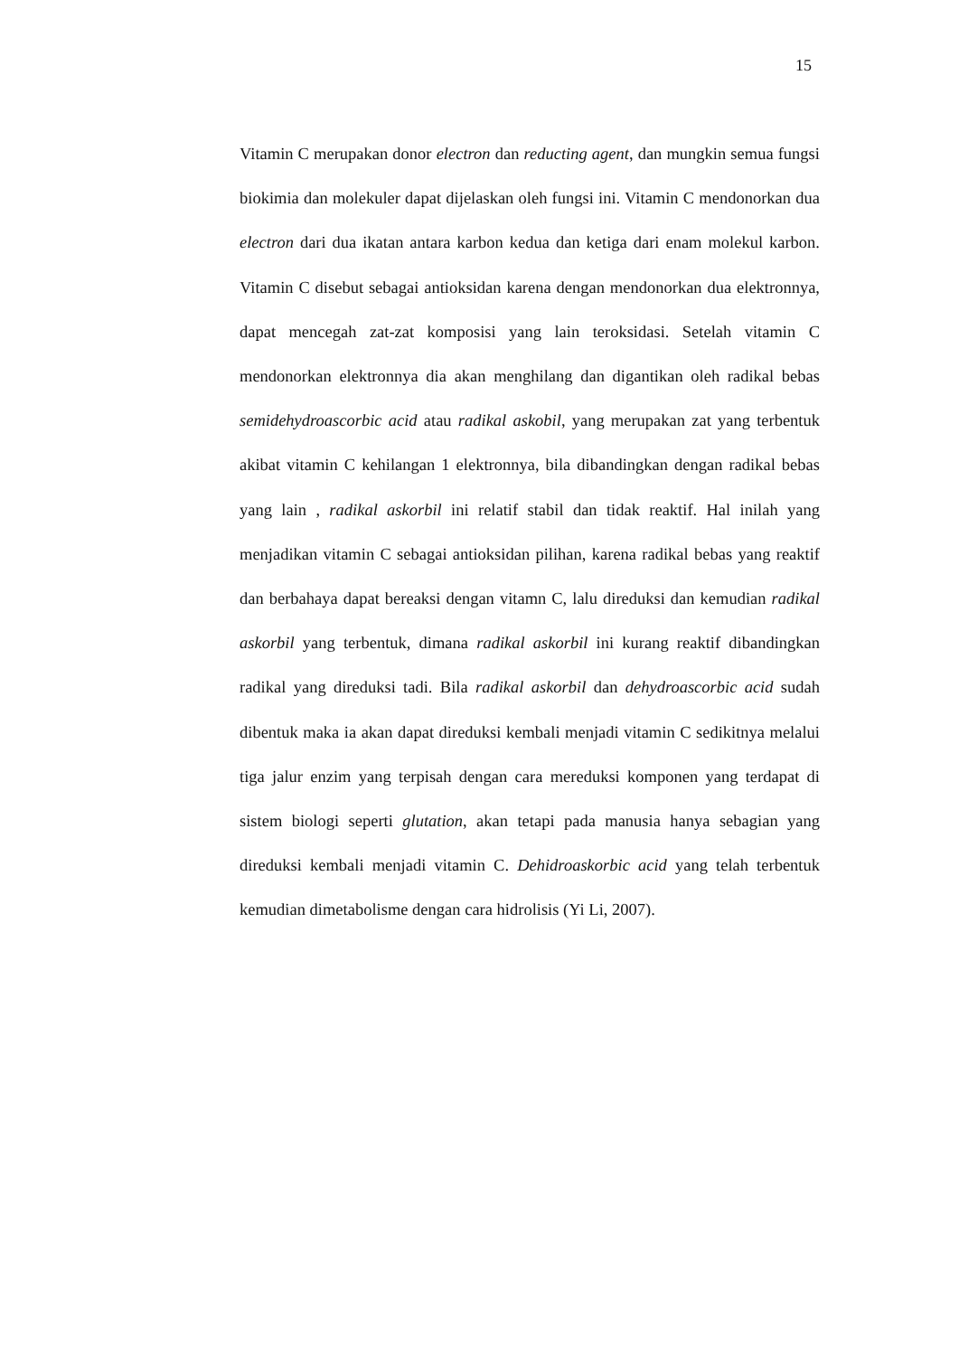15
Vitamin C merupakan donor electron dan reducting agent, dan mungkin semua fungsi biokimia dan molekuler dapat dijelaskan oleh fungsi ini. Vitamin C mendonorkan dua electron dari dua ikatan antara karbon kedua dan ketiga dari enam molekul karbon. Vitamin C disebut sebagai antioksidan karena dengan mendonorkan dua elektronnya, dapat mencegah zat-zat komposisi yang lain teroksidasi. Setelah vitamin C mendonorkan elektronnya dia akan menghilang dan digantikan oleh radikal bebas semidehydroascorbic acid atau radikal askobil, yang merupakan zat yang terbentuk akibat vitamin C kehilangan 1 elektronnya, bila dibandingkan dengan radikal bebas yang lain , radikal askorbil ini relatif stabil dan tidak reaktif. Hal inilah yang menjadikan vitamin C sebagai antioksidan pilihan, karena radikal bebas yang reaktif dan berbahaya dapat bereaksi dengan vitamn C, lalu direduksi dan kemudian radikal askorbil yang terbentuk, dimana radikal askorbil ini kurang reaktif dibandingkan radikal yang direduksi tadi. Bila radikal askorbil dan dehydroascorbic acid sudah dibentuk maka ia akan dapat direduksi kembali menjadi vitamin C sedikitnya melalui tiga jalur enzim yang terpisah dengan cara mereduksi komponen yang terdapat di sistem biologi seperti glutation, akan tetapi pada manusia hanya sebagian yang direduksi kembali menjadi vitamin C. Dehidroaskorbic acid yang telah terbentuk kemudian dimetabolisme dengan cara hidrolisis (Yi Li, 2007).